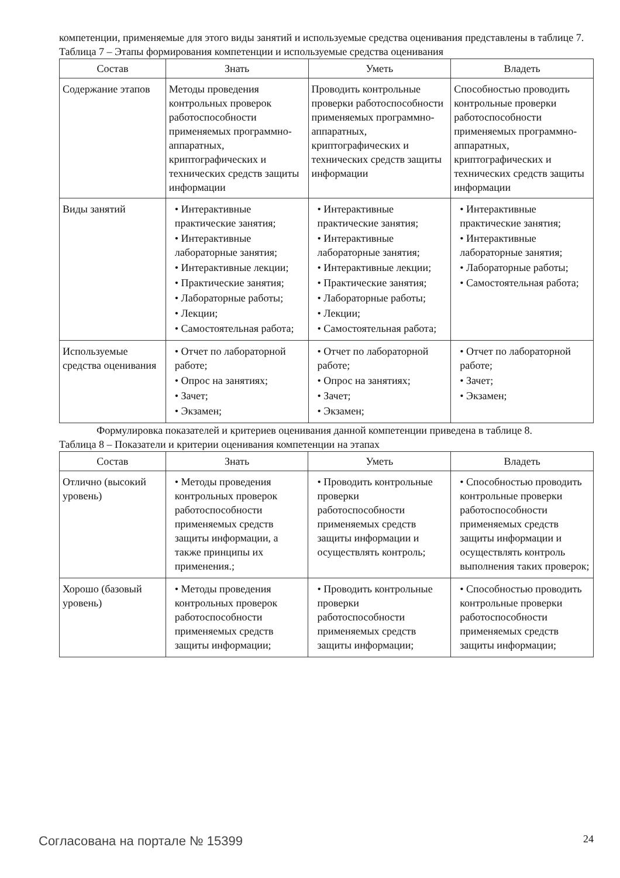компетенции, применяемые для этого виды занятий и используемые средства оценивания представлены в таблице 7.
Таблица 7 – Этапы формирования компетенции и используемые средства оценивания
| Состав | Знать | Уметь | Владеть |
| --- | --- | --- | --- |
| Содержание этапов | Методы проведения контрольных проверок работоспособности применяемых программно-аппаратных, криптографических и технических средств защиты информации | Проводить контрольные проверки работоспособности применяемых программно-аппаратных, криптографических и технических средств защиты информации | Способностью проводить контрольные проверки работоспособности применяемых программно-аппаратных, криптографических и технических средств защиты информации |
| Виды занятий | • Интерактивные практические занятия; • Интерактивные лабораторные занятия; • Интерактивные лекции; • Практические занятия; • Лабораторные работы; • Лекции; • Самостоятельная работа; | • Интерактивные практические занятия; • Интерактивные лабораторные занятия; • Интерактивные лекции; • Практические занятия; • Лабораторные работы; • Лекции; • Самостоятельная работа; | • Интерактивные практические занятия; • Интерактивные лабораторные занятия; • Лабораторные работы; • Самостоятельная работа; |
| Используемые средства оценивания | • Отчет по лабораторной работе; • Опрос на занятиях; • Зачет; • Экзамен; | • Отчет по лабораторной работе; • Опрос на занятиях; • Зачет; • Экзамен; | • Отчет по лабораторной работе; • Зачет; • Экзамен; |
Формулировка показателей и критериев оценивания данной компетенции приведена в таблице 8.
Таблица 8 – Показатели и критерии оценивания компетенции на этапах
| Состав | Знать | Уметь | Владеть |
| --- | --- | --- | --- |
| Отлично (высокий уровень) | • Методы проведения контрольных проверок работоспособности применяемых средств защиты информации, а также принципы их применения.; | • Проводить контрольные проверки работоспособности применяемых средств защиты информации и осуществлять контроль; | • Способностью проводить контрольные проверки работоспособности применяемых средств защиты информации и осуществлять контроль выполнения таких проверок; |
| Хорошо (базовый уровень) | • Методы проведения контрольных проверок работоспособности применяемых средств защиты информации; | • Проводить контрольные проверки работоспособности применяемых средств защиты информации; | • Способностью проводить контрольные проверки работоспособности применяемых средств защиты информации; |
Согласована на портале № 15399 24